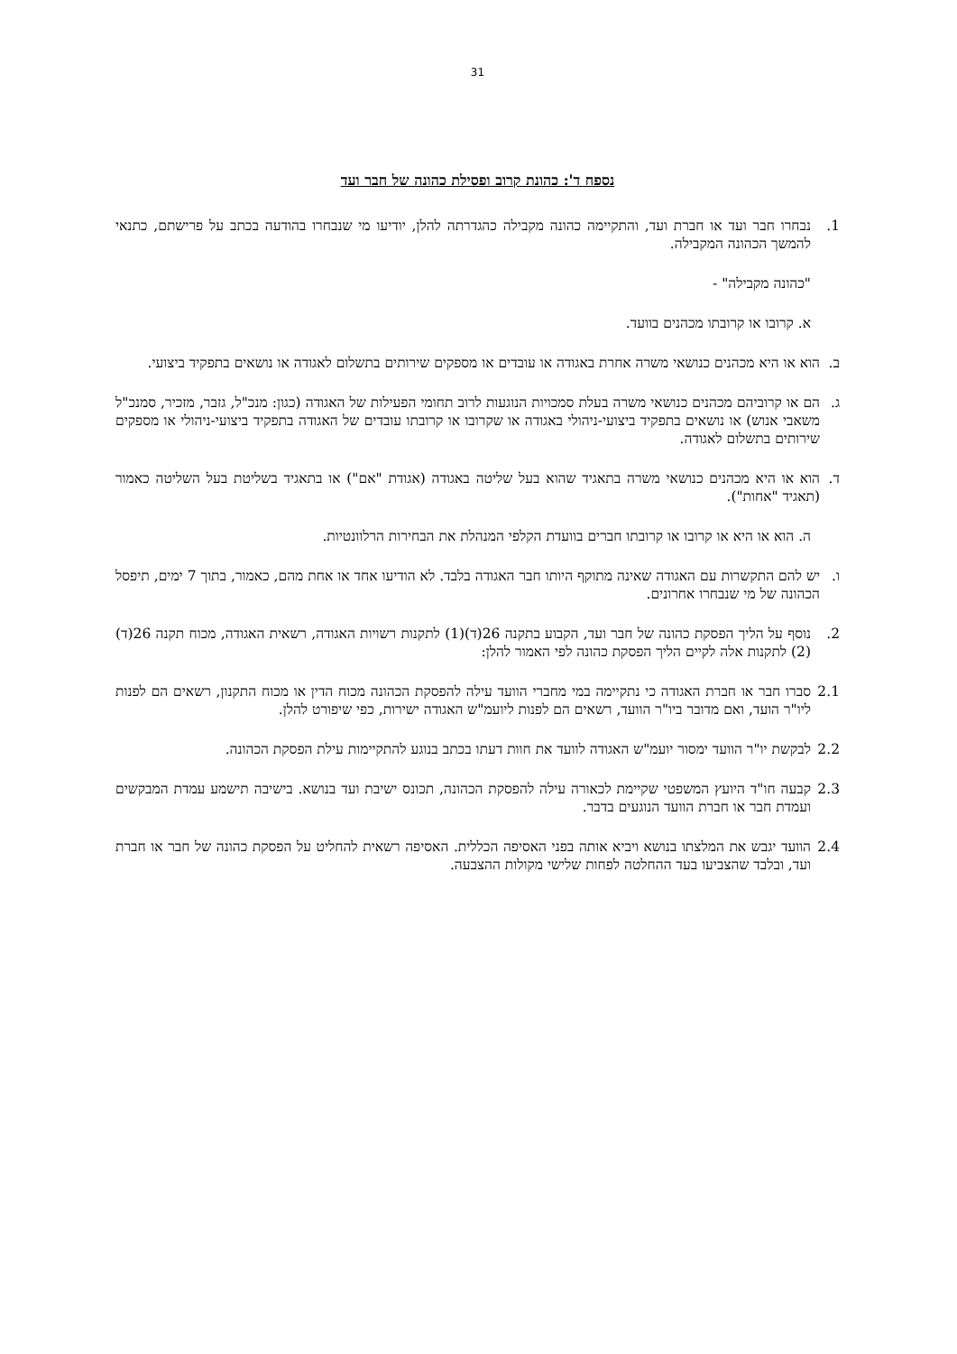31
נספח ד': כהונת קרוב ופסילת כהונה של חבר ועד
1. נבחרו חבר ועד או חברת ועד, והתקיימה כהונה מקבילה כהגדרתה להלן, יודיעו מי שנבחרו בהודעה בכתב על פרישתם, כתנאי להמשך הכהונה המקבילה.
"כהונה מקבילה" -
א. קרובו או קרובתו מכהנים בוועד.
ב. הוא או היא מכהנים כנושאי משרה אחרת באגודה או עובדים או מספקים שירותים בתשלום לאגודה או נושאים בתפקיד ביצועי.
ג. הם או קרוביהם מכהנים כנושאי משרה בעלת סמכויות הנוגעות לרוב תחומי הפעילות של האגודה (כגון: מנכ"ל, גזבר, מזכיר, סמנכ"ל משאבי אנוש) או נושאים בתפקיד ביצועי-ניהולי באגודה או שקרובו או קרובתו עובדים של האגודה בתפקיד ביצועי-ניהולי או מספקים שירותים בתשלום לאגודה.
ד. הוא או היא מכהנים כנושאי משרה בתאגיד שהוא בעל שליטה באגודה (אגודת "אם") או בתאגיד בשליטת בעל השליטה כאמור (תאגיד "אחות").
ה. הוא או היא או קרובו או קרובתו חברים בוועדת הקלפי המנהלת את הבחירות הרלוונטיות.
ו. יש להם התקשרות עם האגודה שאינה מתוקף היותו חבר האגודה בלבד. לא הודיעו אחד או אחת מהם, כאמור, בתוך 7 ימים, תיפסל הכהונה של מי שנבחרו אחרונים.
2. נוסף על הליך הפסקת כהונה של חבר ועד, הקבוע בתקנה 26(ד)(1) לתקנות רשויות האגודה, רשאית האגודה, מכוח תקנה 26(ד)(2) לתקנות אלה לקיים הליך הפסקת כהונה לפי האמור להלן:
2.1 סברו חבר או חברת האגודה כי נתקיימה במי מחברי הוועד עילה להפסקת הכהונה מכוח הדין או מכוח התקנון, רשאים הם לפנות ליו"ר הועד, ואם מדובר ביו"ר הוועד, רשאים הם לפנות ליועמ"ש האגודה ישירות, כפי שיפורט להלן.
2.2 לבקשת יו"ר הוועד ימסור יועמ"ש האגודה לוועד את חוות דעתו בכתב בנוגע להתקיימות עילת הפסקת הכהונה.
2.3 קבעה חו"ד היועץ המשפטי שקיימת לכאורה עילה להפסקת הכהונה, תכונס ישיבת ועד בנושא. בישיבה תישמע עמדת המבקשים ועמדת חבר או חברת הוועד הנוגעים בדבר.
2.4 הוועד יגבש את המלצתו בנושא ויביא אותה בפני האסיפה הכללית. האסיפה רשאית להחליט על הפסקת כהונה של חבר או חברת ועד, ובלבד שהצביעו בעד ההחלטה לפחות שלישי מקולות ההצבעה.